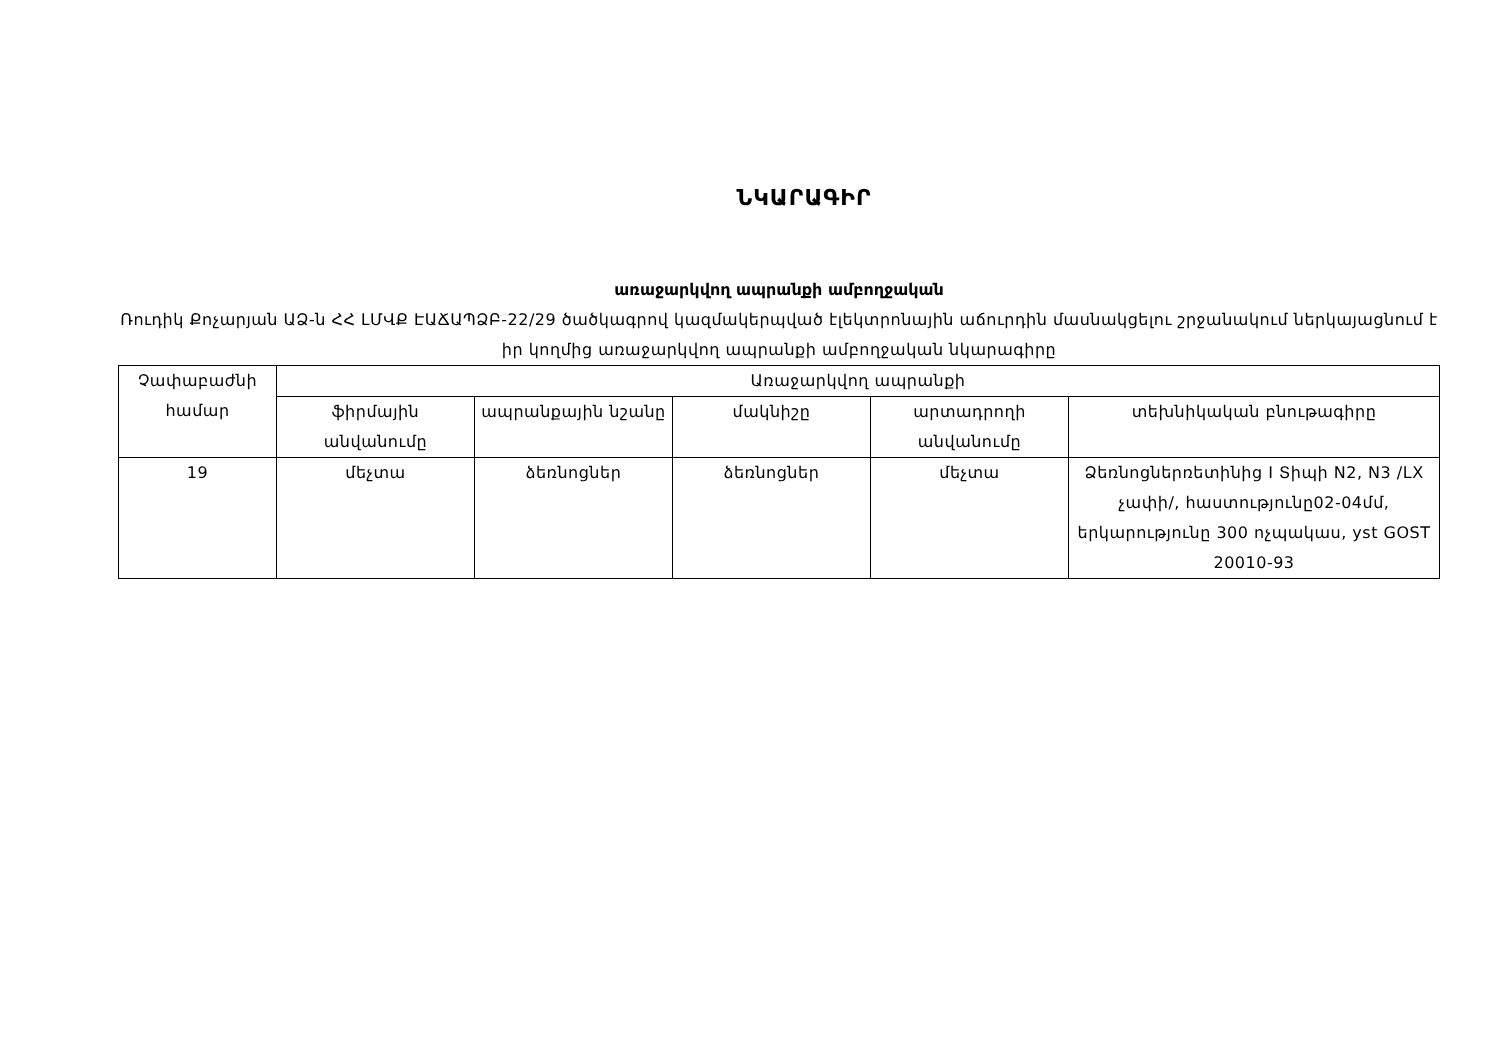ՆԿԱՐԱԳԻՐ
առաջարկվող ապրանքի ամբողջական
Ռուդիկ Քոչարյան ԱՁ-ն ՀՀ ԼՄՎՔ ԷԱՃԱՊՁԲ-22/29 ծածկագրով կազմակերպված էլեկտրոնային աճուրդին մասնակցելու շրջանակում ներկայացնում է իր կողմից առաջարկվող ապրանքի ամբողջական նկարագիրը
| Չափաբաժնի համար | Առաջարկվող ապրանքի | | | | |
| --- | --- | --- | --- | --- | --- |
| | ֆիրմային անվանումը | ապրանքային նշանը | մակնիշը | արտադրողի անվանումը | տեխնիկական բնութագիրը |
| 19 | մեչտա | ձեռնոցներ | ձեռնոցներ | մեչտա | Ձեռնոցներռետինից I Տիպի N2, N3 /LX չափի/, հաստությունը02-04մմ, երկարությունը 300 ոչպակաս, yst GOST 20010-93 |